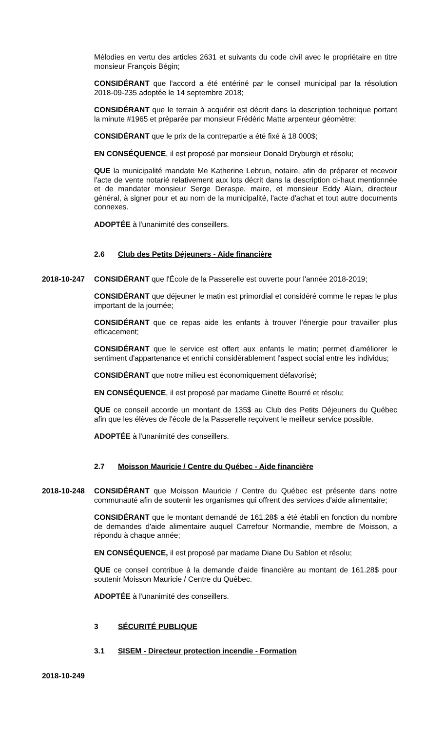Mélodies en vertu des articles 2631 et suivants du code civil avec le propriétaire en titre monsieur François Bégin;
CONSIDÉRANT que l'accord a été entériné par le conseil municipal par la résolution 2018-09-235 adoptée le 14 septembre 2018;
CONSIDÉRANT que le terrain à acquérir est décrit dans la description technique portant la minute #1965 et préparée par monsieur Frédéric Matte arpenteur géomètre;
CONSIDÉRANT que le prix de la contrepartie a été fixé à 18 000$;
EN CONSÉQUENCE, il est proposé par monsieur Donald Dryburgh et résolu;
QUE la municipalité mandate Me Katherine Lebrun, notaire, afin de préparer et recevoir l'acte de vente notarié relativement aux lots décrit dans la description ci-haut mentionnée et de mandater monsieur Serge Deraspe, maire, et monsieur Eddy Alain, directeur général, à signer pour et au nom de la municipalité, l'acte d'achat et tout autre documents connexes.
ADOPTÉE à l'unanimité des conseillers.
2.6 Club des Petits Déjeuners - Aide financière
2018-10-247 CONSIDÉRANT que l'École de la Passerelle est ouverte pour l'année 2018-2019;
CONSIDÉRANT que déjeuner le matin est primordial et considéré comme le repas le plus important de la journée;
CONSIDÉRANT que ce repas aide les enfants à trouver l'énergie pour travailler plus efficacement;
CONSIDÉRANT que le service est offert aux enfants le matin; permet d'améliorer le sentiment d'appartenance et enrichi considérablement l'aspect social entre les individus;
CONSIDÉRANT que notre milieu est économiquement défavorisé;
EN CONSÉQUENCE, il est proposé par madame Ginette Bourré et résolu;
QUE ce conseil accorde un montant de 135$ au Club des Petits Déjeuners du Québec afin que les élèves de l'école de la Passerelle reçoivent le meilleur service possible.
ADOPTÉE à l'unanimité des conseillers.
2.7 Moisson Mauricie / Centre du Québec - Aide financière
2018-10-248 CONSIDÉRANT que Moisson Mauricie / Centre du Québec est présente dans notre communauté afin de soutenir les organismes qui offrent des services d'aide alimentaire;
CONSIDÉRANT que le montant demandé de 161.28$ a été établi en fonction du nombre de demandes d'aide alimentaire auquel Carrefour Normandie, membre de Moisson, a répondu à chaque année;
EN CONSÉQUENCE, il est proposé par madame Diane Du Sablon et résolu;
QUE ce conseil contribue à la demande d'aide financière au montant de 161.28$ pour soutenir Moisson Mauricie / Centre du Québec.
ADOPTÉE à l'unanimité des conseillers.
3 SÉCURITÉ PUBLIQUE
3.1 SISEM - Directeur protection incendie - Formation
2018-10-249